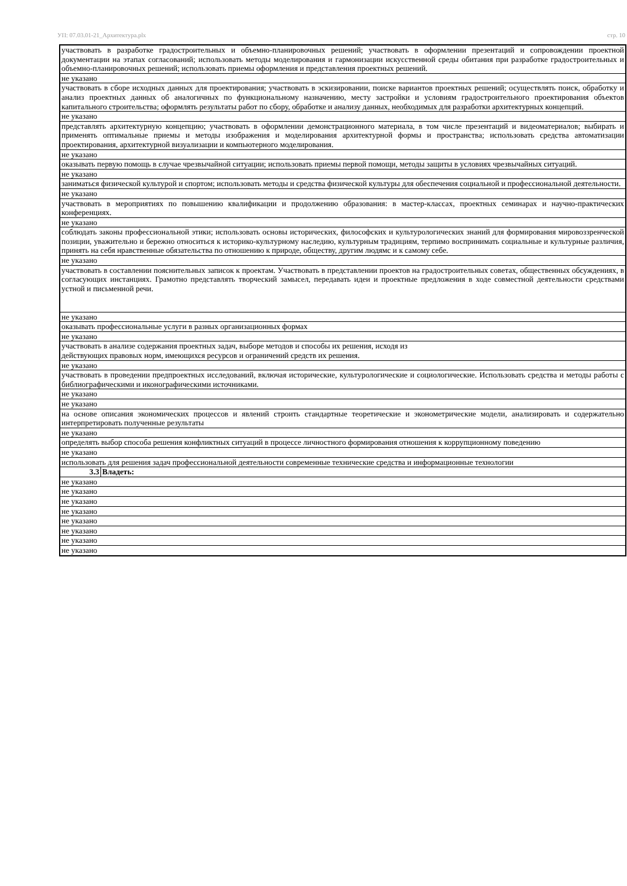УП: 07.03.01-21_Архитектура.plx стр. 10
| участвовать в разработке градостроительных и объемно-планировочных решений; участвовать в оформлении презентаций и сопровождении проектной документации на этапах согласований; использовать методы моделирования и гармонизации искусственной среды обитания при разработке градостроительных и объемно-планировочных решений; использовать приемы оформления и представления проектных решений. | |
| не указано | |
| участвовать в сборе исходных данных для проектирования; участвовать в эскизировании, поиске вариантов проектных решений; осуществлять поиск, обработку и анализ проектных данных об аналогичных по функциональному назначению, месту застройки и условиям градостроительного проектирования объектов капитального строительства; оформлять результаты работ по сбору, обработке и анализу данных, необходимых для разработки архитектурных концепций. | |
| не указано | |
| представлять архитектурную концепцию; участвовать в оформлении демонстрационного материала, в том числе презентаций и видеоматериалов; выбирать и применять оптимальные приемы и методы изображения и моделирования архитектурной формы и пространства; использовать средства автоматизации проектирования, архитектурной визуализации и компьютерного моделирования. | |
| не указано | |
| оказывать первую помощь в случае чрезвычайной ситуации; использовать приемы первой помощи, методы защиты в условиях чрезвычайных ситуаций. | |
| не указано | |
| заниматься физической культурой и спортом; использовать методы и средства физической культуры для обеспечения социальной и профессиональной деятельности. | |
| не указано | |
| участвовать в мероприятиях по повышению квалификации и продолжению образования: в мастер-классах, проектных семинарах и научно-практических конференциях. | |
| не указано | |
| соблюдать законы профессиональной этики; использовать основы исторических, философских и культурологических знаний для формирования мировоззренческой позиции, уважительно и бережно относиться к историко-культурному наследию, культурным традициям, терпимо воспринимать социальные и культурные различия, принять на себя нравственные обязательства по отношению к природе, обществу, другим людямс и к самому себе. | |
| не указано | |
| участвовать в составлении пояснительных записок к проектам. Участвовать в представлении проектов на градостроительных советах, общественных обсуждениях, в согласующих инстанциях. Грамотно представлять творческий замысел, передавать идеи и проектные предложения в ходе совместной деятельности средствами устной и письменной речи. | |
| не указано | |
| оказывать профессиональные услуги в разных организационных формах | |
| не указано | |
| участвовать в анализе содержания проектных задач, выборе методов и способы их решения, исходя из действующих правовых норм, имеющихся ресурсов и ограничений средств их решения. | |
| не указано | |
| участвовать в проведении предпроектных исследований, включая исторические, культурологические и социологические. Использовать средства и методы работы с библиографическими и иконографическими источниками. | |
| не указано | |
| не указано | |
| на основе описания экономических процессов и явлений строить стандартные теоретические и эконометрические модели, анализировать и содержательно интерпретировать полученные результаты | |
| не указано | |
| определять выбор способа решения конфликтных ситуаций в процессе личностного формирования отношения к коррупционному поведению | |
| не указано | |
| использовать для решения задач профессиональной деятельности современные технические средства и информационные технологии | |
| 3.3 | Владеть: |
| не указано | |
| не указано | |
| не указано | |
| не указано | |
| не указано | |
| не указано | |
| не указано | |
| не указано | |